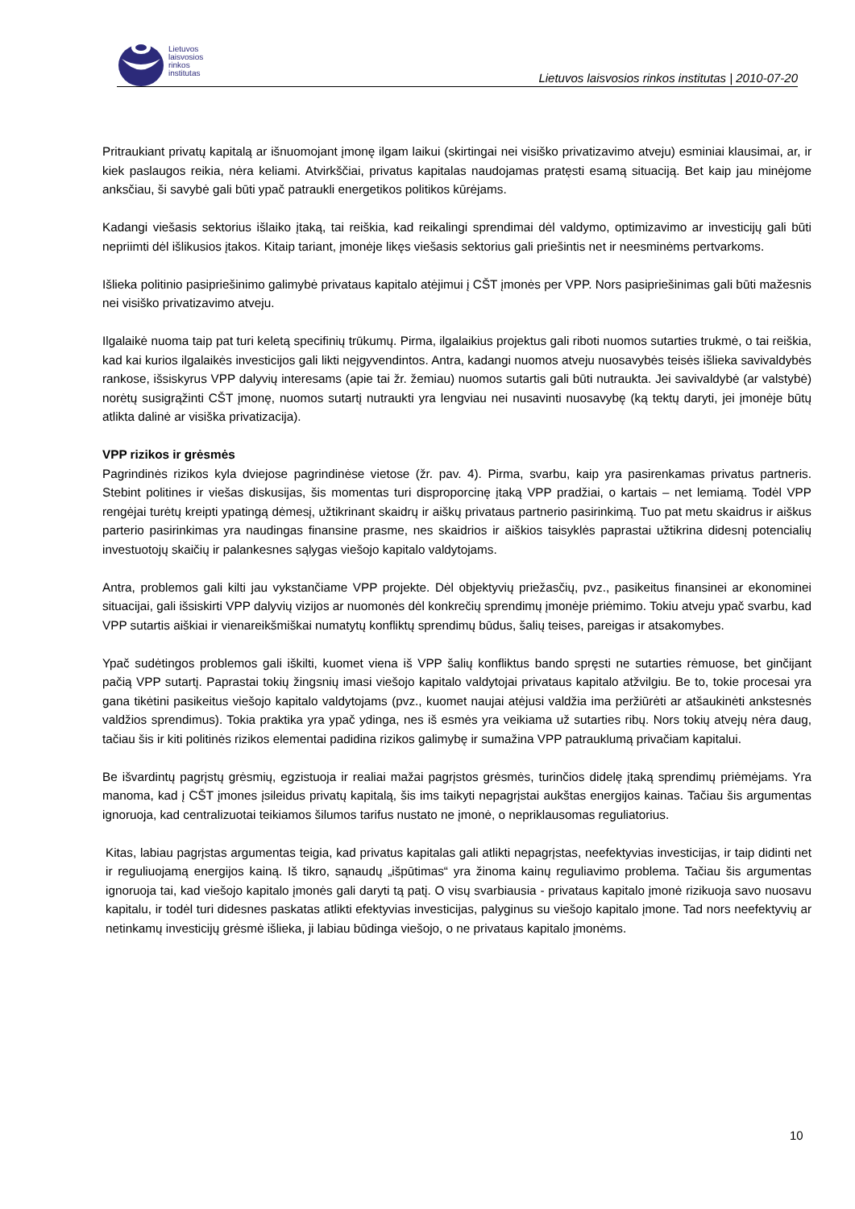Lietuvos
laisvosios
rinkos
institutas
Lietuvos laisvosios rinkos institutas | 2010-07-20
Pritraukiant privatų kapitalą ar išnuomojant įmonę ilgam laikui (skirtingai nei visiško privatizavimo atveju) esminiai klausimai, ar, ir kiek paslaugos reikia, nėra keliami. Atvirkščiai, privatus kapitalas naudojamas pratęsti esamą situaciją. Bet kaip jau minėjome anksčiau, ši savybė gali būti ypač patraukli energetikos politikos kūrėjams.
Kadangi viešasis sektorius išlaiko įtaką, tai reiškia, kad reikalingi sprendimai dėl valdymo, optimizavimo ar investicijų gali būti nepriimti dėl išlikusios įtakos. Kitaip tariant, įmonėje likęs viešasis sektorius gali priešintis net ir neesminėms pertvarkoms.
Išlieka politinio pasipriešinimo galimybė privataus kapitalo atėjimui į CŠT įmonės per VPP. Nors pasipriešinimas gali būti mažesnis nei visiško privatizavimo atveju.
Ilgalaikė nuoma taip pat turi keletą specifinių trūkumų. Pirma, ilgalaikius projektus gali riboti nuomos sutarties trukmė, o tai reiškia, kad kai kurios ilgalaikės investicijos gali likti neįgyvendintos. Antra, kadangi nuomos atveju nuosavybės teisės išlieka savivaldybės rankose, išsiskyrus VPP dalyvių interesams (apie tai žr. žemiau) nuomos sutartis gali būti nutraukta. Jei savivaldybė (ar valstybė) norėtų susigrąžinti CŠT įmonę, nuomos sutartį nutraukti yra lengviau nei nusavinti nuosavybę (ką tektų daryti, jei įmonėje būtų atlikta dalinė ar visiška privatizacija).
VPP rizikos ir grėsmės
Pagrindinės rizikos kyla dviejose pagrindinėse vietose (žr. pav. 4). Pirma, svarbu, kaip yra pasirenkamas privatus partneris. Stebint politines ir viešas diskusijas, šis momentas turi disproporcinę įtaką VPP pradžiai, o kartais – net lemiamą. Todėl VPP rengėjai turėtų kreipti ypatingą dėmesį, užtikrinant skaidrų ir aiškų privataus partnerio pasirinkimą. Tuo pat metu skaidrus ir aiškus parterio pasirinkimas yra naudingas finansine prasme, nes skaidrios ir aiškios taisyklės paprastai užtikrina didesnį potencialių investuotojų skaičių ir palankesnes sąlygas viešojo kapitalo valdytojams.
Antra, problemos gali kilti jau vykstančiame VPP projekte. Dėl objektyvių priežasčių, pvz., pasikeitus finansinei ar ekonominei situacijai, gali išsiskirti VPP dalyvių vizijos ar nuomonės dėl konkrečių sprendimų įmonėje priėmimo. Tokiu atveju ypač svarbu, kad VPP sutartis aiškiai ir vienareikšmiškai numatytų konfliktų sprendimų būdus, šalių teises, pareigas ir atsakomybes.
Ypač sudėtingos problemos gali iškilti, kuomet viena iš VPP šalių konfliktus bando spręsti ne sutarties rėmuose, bet ginčijant pačią VPP sutartį. Paprastai tokių žingsnių imasi viešojo kapitalo valdytojai privataus kapitalo atžvilgiu. Be to, tokie procesai yra gana tikėtini pasikeitus viešojo kapitalo valdytojams (pvz., kuomet naujai atėjusi valdžia ima peržiūrėti ar atšaukinėti ankstesnės valdžios sprendimus). Tokia praktika yra ypač ydinga, nes iš esmės yra veikiama už sutarties ribų. Nors tokių atvejų nėra daug, tačiau šis ir kiti politinės rizikos elementai padidina rizikos galimybę ir sumažina VPP patrauklumą privačiam kapitalui.
Be išvardintų pagrįstų grėsmių, egzistuoja ir realiai mažai pagrįstos grėsmės, turinčios didelę įtaką sprendimų priėmėjams. Yra manoma, kad į CŠT įmones įsileidus privatų kapitalą, šis ims taikyti nepagrįstai aukštas energijos kainas. Tačiau šis argumentas ignoruoja, kad centralizuotai teikiamos šilumos tarifus nustato ne įmonė, o nepriklausomas reguliatorius.
Kitas, labiau pagrįstas argumentas teigia, kad privatus kapitalas gali atlikti nepagrįstas, neefektyvias investicijas, ir taip didinti net ir reguliuojamą energijos kainą. Iš tikro, sąnaudų „išpūtimas“ yra žinoma kainų reguliavimo problema. Tačiau šis argumentas ignoruoja tai, kad viešojo kapitalo įmonės gali daryti tą patį. O visų svarbiausia - privataus kapitalo įmonė rizikuoja savo nuosavu kapitalu, ir todėl turi didesnes paskatas atlikti efektyvias investicijas, palyginus su viešojo kapitalo įmone. Tad nors neefektyvių ar netinkamų investicijų grėsmė išlieka, ji labiau būdinga viešojo, o ne privataus kapitalo įmonėms.
10